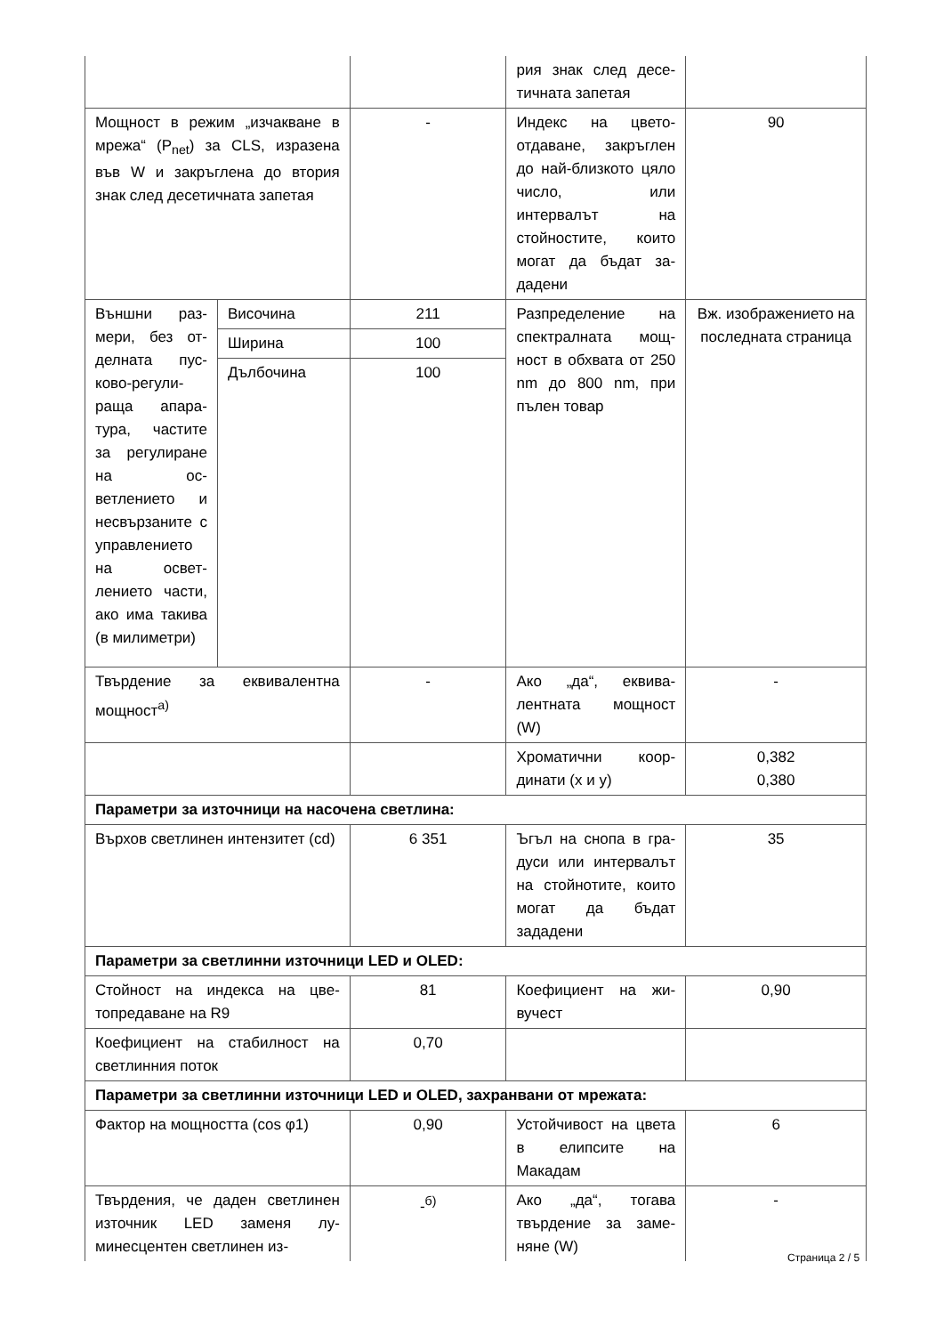| | | | рия знак след десе­тичната запетая | |
| Мощност в режим „изчакване в мрежа“ (P<sub>net</sub>) за CLS, изразе­на във W и закръглена до вто­рия знак след десетичната за­петая | | - | Индекс на цвето­отдаване, закръг­лен до най-близ­кото цяло число, или интервалът на стойностите, които могат да бъдат за­дадени | 90 |
| Външни раз­мери, без от­делната пус­ково-регули­раща апара­тура, части­те за регули­ране на ос­ветлението и несвързаните с управлени­ето на освет­лението час­ти, ако има такива (в ми­лиметри) | Височина | 211 | Разпределение на спектралната мощ­ност в обхвата от 250 nm до 800 nm, при пълен товар | Вж. изображе­нието на послед­ната страница |
| | Ширина | 100 | | |
| | Дълбочина | 100 | | |
| Твърдение за еквивалентна мощност<sup>а)</sup> | | - | Ако „да“, еквива­лентната мощност (W) | - |
| | | | Хроматични коор­динати (x и y) | 0,382 0,380 |
| Параметри за източници на насочена светлина: | | | | |
| Върхов светлинен интензитет (cd) | | 6 351 | Ъгъл на снопа в гра­дуси или интерва­лът на стойнотите, които могат да бъ­дат зададени | 35 |
| Параметри за светлинни източници LED и OLED: | | | | |
| Стойност на индекса на цве­топредаване на R9 | | 81 | Коефициент на жи­вучест | 0,90 |
| Коефициент на стабилност на светлинния поток | | 0,70 | | |
| Параметри за светлинни източници LED и OLED, захранвани от мрежата: | | | | |
| Фактор на мощността (cos φ1) | | 0,90 | Устойчивост на цвета в елипсите на Макадам | 6 |
| Твърдения, че даден светли­нен източник LED заменя лу­минесцентен светлинен из- | | -<sup>б)</sup> | Ако „да“, тогава твърдение за заме­няне (W) | - |
Страница 2 / 5